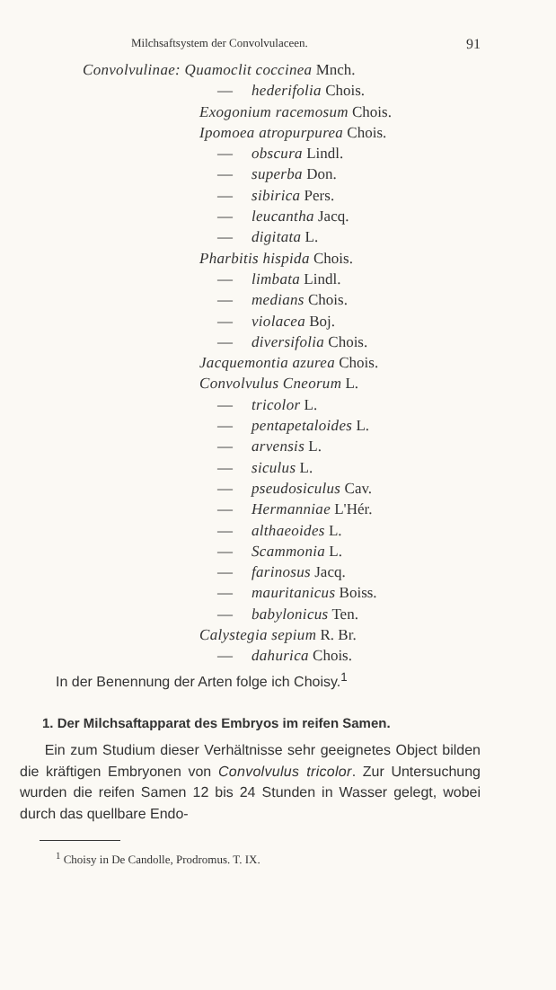Milchsaftsystem der Convolvulaceen. 91
Convolvulinae: Quamoclit coccinea Mnch.
— hederifolia Chois.
Exogonium racemosum Chois.
Ipomoea atropurpurea Chois.
— obscura Lindl.
— superba Don.
— sibirica Pers.
— leucantha Jacq.
— digitata L.
Pharbitis hispida Chois.
— limbata Lindl.
— medians Chois.
— violacea Boj.
— diversifolia Chois.
Jacquemontia azurea Chois.
Convolvulus Cneorum L.
— tricolor L.
— pentapetaloides L.
— arvensis L.
— siculus L.
— pseudosiculus Cav.
— Hermanniae L'Hér.
— althaeoides L.
— Scammonia L.
— farinosus Jacq.
— mauritanicus Boiss.
— babylonicus Ten.
Calystegia sepium R. Br.
— dahurica Chois.
In der Benennung der Arten folge ich Choisy.<sup>1</sup>
1. Der Milchsaftapparat des Embryos im reifen Samen.
Ein zum Studium dieser Verhältnisse sehr geeignetes Object bilden die kräftigen Embryonen von Convolvulus tricolor. Zur Untersuchung wurden die reifen Samen 12 bis 24 Stunden in Wasser gelegt, wobei durch das quellbare Endo-
<sup>1</sup> Choisy in De Candolle, Prodromus. T. IX.